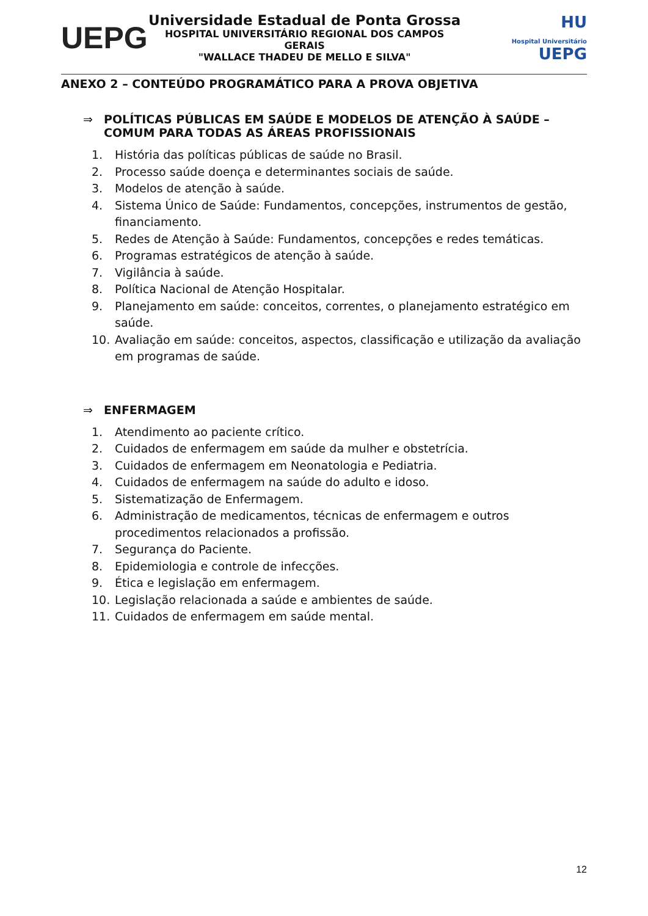UEPG
Universidade Estadual de Ponta Grossa
HOSPITAL UNIVERSITÁRIO REGIONAL DOS CAMPOS GERAIS
"WALLACE THADEU DE MELLO E SILVA"
HU
Hospital Universitário UEPG
ANEXO 2 – CONTEÚDO PROGRAMÁTICO PARA A PROVA OBJETIVA
⇒ POLÍTICAS PÚBLICAS EM SAÚDE E MODELOS DE ATENÇÃO À SAÚDE – COMUM PARA TODAS AS ÁREAS PROFISSIONAIS
1. História das políticas públicas de saúde no Brasil.
2. Processo saúde doença e determinantes sociais de saúde.
3. Modelos de atenção à saúde.
4. Sistema Único de Saúde: Fundamentos, concepções, instrumentos de gestão, financiamento.
5. Redes de Atenção à Saúde: Fundamentos, concepções e redes temáticas.
6. Programas estratégicos de atenção à saúde.
7. Vigilância à saúde.
8. Política Nacional de Atenção Hospitalar.
9. Planejamento em saúde: conceitos, correntes, o planejamento estratégico em saúde.
10. Avaliação em saúde: conceitos, aspectos, classificação e utilização da avaliação em programas de saúde.
⇒ ENFERMAGEM
1. Atendimento ao paciente crítico.
2. Cuidados de enfermagem em saúde da mulher e obstetrícia.
3. Cuidados de enfermagem em Neonatologia e Pediatria.
4. Cuidados de enfermagem na saúde do adulto e idoso.
5. Sistematização de Enfermagem.
6. Administração de medicamentos, técnicas de enfermagem e outros procedimentos relacionados a profissão.
7. Segurança do Paciente.
8. Epidemiologia e controle de infecções.
9. Ética e legislação em enfermagem.
10. Legislação relacionada a saúde e ambientes de saúde.
11. Cuidados de enfermagem em saúde mental.
12